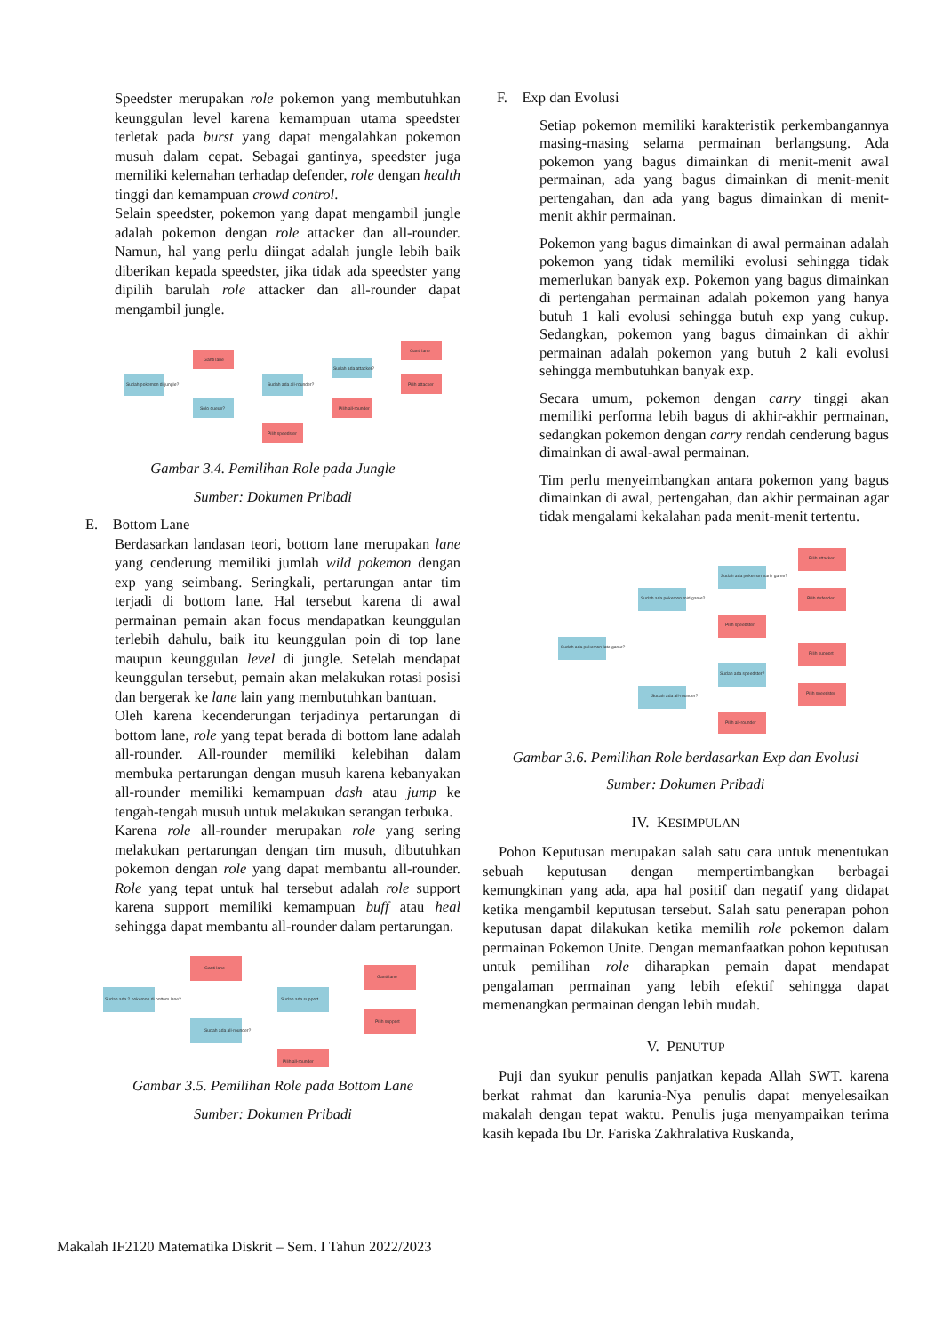Speedster merupakan role pokemon yang membutuhkan keunggulan level karena kemampuan utama speedster terletak pada burst yang dapat mengalahkan pokemon musuh dalam cepat. Sebagai gantinya, speedster juga memiliki kelemahan terhadap defender, role dengan health tinggi dan kemampuan crowd control.
Selain speedster, pokemon yang dapat mengambil jungle adalah pokemon dengan role attacker dan all-rounder. Namun, hal yang perlu diingat adalah jungle lebih baik diberikan kepada speedster, jika tidak ada speedster yang dipilih barulah role attacker dan all-rounder dapat mengambil jungle.
Sudah pokemon di jungle?
Ganti lane
Solo queue?
Sudah ada all-rounder?
Pilih speedster
Sudah ada attacker?
Pilih all-rounder
Ganti lane
Pilih attacker
Gambar 3.4. Pemilihan Role pada Jungle
Sumber: Dokumen Pribadi
E. Bottom Lane
Berdasarkan landasan teori, bottom lane merupakan lane yang cenderung memiliki jumlah wild pokemon dengan exp yang seimbang. Seringkali, pertarungan antar tim terjadi di bottom lane. Hal tersebut karena di awal permainan pemain akan focus mendapatkan keunggulan terlebih dahulu, baik itu keunggulan poin di top lane maupun keunggulan level di jungle. Setelah mendapat keunggulan tersebut, pemain akan melakukan rotasi posisi dan bergerak ke lane lain yang membutuhkan bantuan.
Oleh karena kecenderungan terjadinya pertarungan di bottom lane, role yang tepat berada di bottom lane adalah all-rounder. All-rounder memiliki kelebihan dalam membuka pertarungan dengan musuh karena kebanyakan all-rounder memiliki kemampuan dash atau jump ke tengah-tengah musuh untuk melakukan serangan terbuka.
Karena role all-rounder merupakan role yang sering melakukan pertarungan dengan tim musuh, dibutuhkan pokemon dengan role yang dapat membantu all-rounder. Role yang tepat untuk hal tersebut adalah role support karena support memiliki kemampuan buff atau heal sehingga dapat membantu all-rounder dalam pertarungan.
Sudah ada 2 pokemon di bottom lane?
Ganti lane
Sudah ada all-rounder?
Sudah ada support
Pilih all-rounder
Ganti lane
Pilih support
Gambar 3.5. Pemilihan Role pada Bottom Lane
Sumber: Dokumen Pribadi
F. Exp dan Evolusi
Setiap pokemon memiliki karakteristik perkembangannya masing-masing selama permainan berlangsung. Ada pokemon yang bagus dimainkan di menit-menit awal permainan, ada yang bagus dimainkan di menit-menit pertengahan, dan ada yang bagus dimainkan di menit-menit akhir permainan.
Pokemon yang bagus dimainkan di awal permainan adalah pokemon yang tidak memiliki evolusi sehingga tidak memerlukan banyak exp. Pokemon yang bagus dimainkan di pertengahan permainan adalah pokemon yang hanya butuh 1 kali evolusi sehingga butuh exp yang cukup. Sedangkan, pokemon yang bagus dimainkan di akhir permainan adalah pokemon yang butuh 2 kali evolusi sehingga membutuhkan banyak exp.
Secara umum, pokemon dengan carry tinggi akan memiliki performa lebih bagus di akhir-akhir permainan, sedangkan pokemon dengan carry rendah cenderung bagus dimainkan di awal-awal permainan.
Tim perlu menyeimbangkan antara pokemon yang bagus dimainkan di awal, pertengahan, dan akhir permainan agar tidak mengalami kekalahan pada menit-menit tertentu.
Sudah ada pokemon late game?
Sudah ada pokemon mid game?
Sudah ada all-rounder?
Sudah ada pokemon early game?
Pilih speedster
Sudah ada speedster?
Pilih all-rounder
Pilih attacker
Pilih defender
Pilih support
Pilih speedster
Gambar 3.6. Pemilihan Role berdasarkan Exp dan Evolusi
Sumber: Dokumen Pribadi
IV. KESIMPULAN
Pohon Keputusan merupakan salah satu cara untuk menentukan sebuah keputusan dengan mempertimbangkan berbagai kemungkinan yang ada, apa hal positif dan negatif yang didapat ketika mengambil keputusan tersebut. Salah satu penerapan pohon keputusan dapat dilakukan ketika memilih role pokemon dalam permainan Pokemon Unite. Dengan memanfaatkan pohon keputusan untuk pemilihan role diharapkan pemain dapat mendapat pengalaman permainan yang lebih efektif sehingga dapat memenangkan permainan dengan lebih mudah.
V. PENUTUP
Puji dan syukur penulis panjatkan kepada Allah SWT. karena berkat rahmat dan karunia-Nya penulis dapat menyelesaikan makalah dengan tepat waktu. Penulis juga menyampaikan terima kasih kepada Ibu Dr. Fariska Zakhralativa Ruskanda,
Makalah IF2120 Matematika Diskrit – Sem. I Tahun 2022/2023